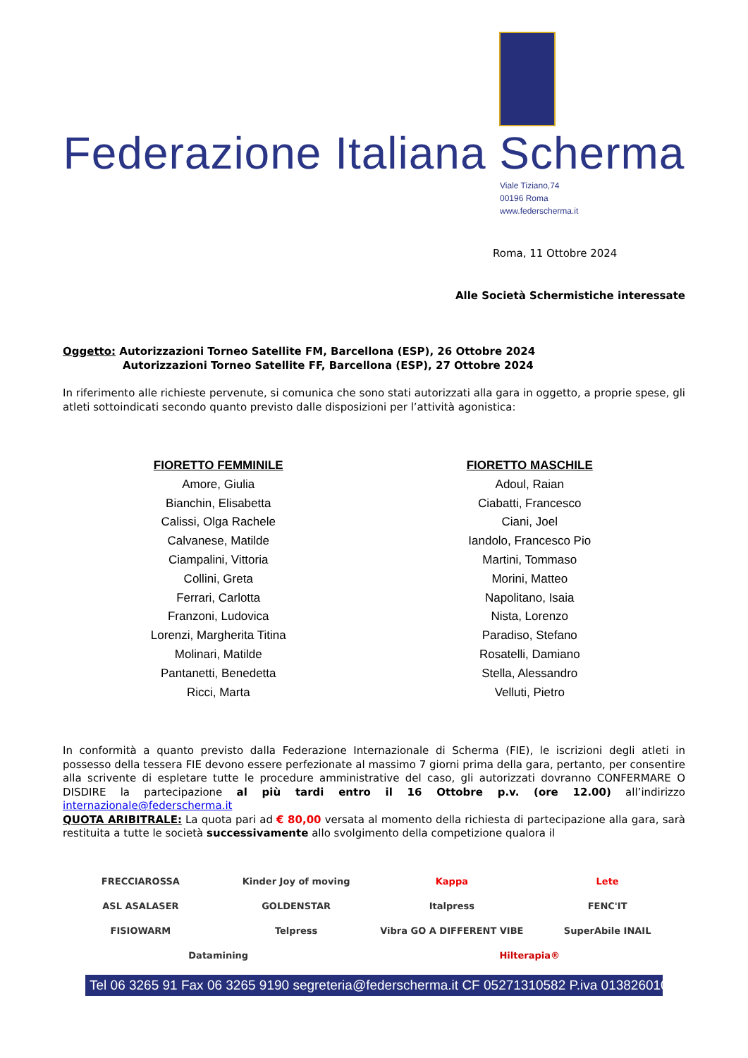Federazione Italiana Scherma
Viale Tiziano,74
00196 Roma
www.federscherma.it
Roma, 11 Ottobre 2024
Alle Società Schermistiche interessate
Oggetto: Autorizzazioni Torneo Satellite FM, Barcellona (ESP), 26 Ottobre 2024
Autorizzazioni Torneo Satellite FF, Barcellona (ESP), 27 Ottobre 2024
In riferimento alle richieste pervenute, si comunica che sono stati autorizzati alla gara in oggetto, a proprie spese, gli atleti sottoindicati secondo quanto previsto dalle disposizioni per l’attività agonistica:
FIORETTO FEMMINILE
Amore, Giulia
Bianchin, Elisabetta
Calissi, Olga Rachele
Calvanese, Matilde
Ciampalini, Vittoria
Collini, Greta
Ferrari, Carlotta
Franzoni, Ludovica
Lorenzi, Margherita Titina
Molinari, Matilde
Pantanetti, Benedetta
Ricci, Marta
FIORETTO MASCHILE
Adoul, Raian
Ciabatti, Francesco
Ciani, Joel
Iandolo, Francesco Pio
Martini, Tommaso
Morini, Matteo
Napolitano, Isaia
Nista, Lorenzo
Paradiso, Stefano
Rosatelli, Damiano
Stella, Alessandro
Velluti, Pietro
In conformità a quanto previsto dalla Federazione Internazionale di Scherma (FIE), le iscrizioni degli atleti in possesso della tessera FIE devono essere perfezionate al massimo 7 giorni prima della gara, pertanto, per consentire alla scrivente di espletare tutte le procedure amministrative del caso, gli autorizzati dovranno CONFERMARE O DISDIRE la partecipazione al più tardi entro il 16 Ottobre p.v. (ore 12.00) all’indirizzo internazionale@federscherma.it
QUOTA ARIBITRALE: La quota pari ad € 80,00 versata al momento della richiesta di partecipazione alla gara, sarà restituita a tutte le società successivamente allo svolgimento della competizione qualora il
FRECCIAROSSA Kinder Joy of moving Kappa Lete ASL ASALASER GOLDENSTAR Italpress FENC'IT FISIOWARM Telpress Vibra GO A DIFFERENT VIBE SuperAbile INAIL Datamining Hilterapia®
Tel 06 3265 91 Fax 06 3265 9190 segreteria@federscherma.it CF 05271310582 P.iva 01382601001